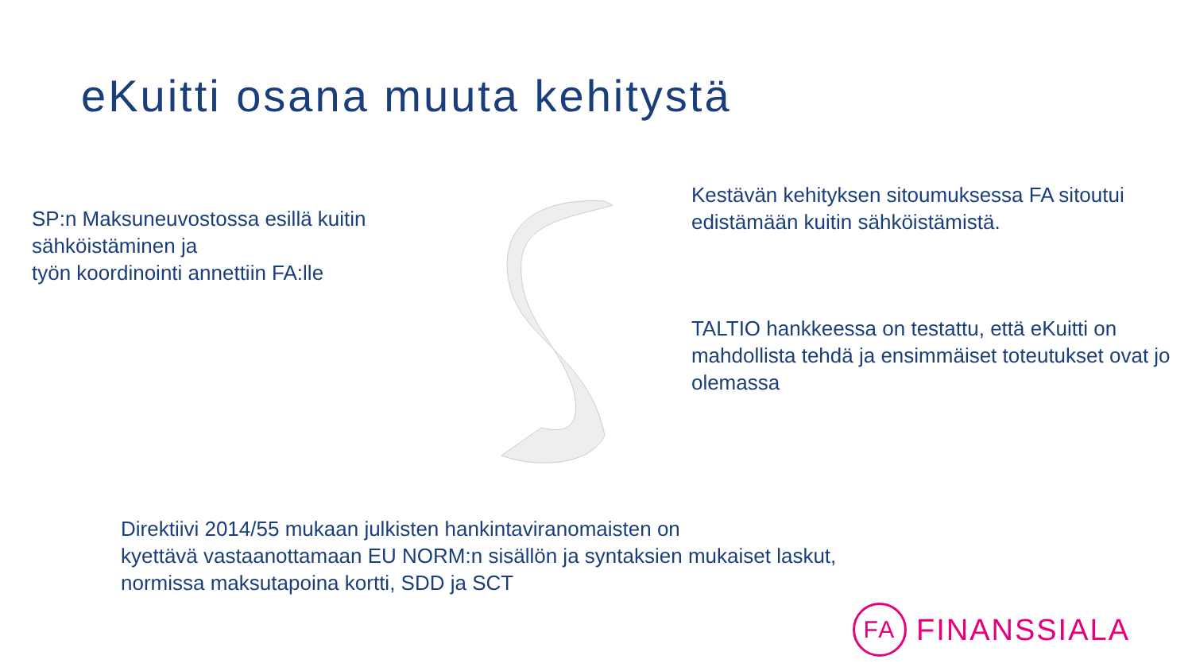eKuitti osana muuta kehitystä
SP:n Maksuneuvostossa esillä kuitin sähköistäminen ja
työn koordinointi annettiin FA:lle
Kestävän kehityksen sitoumuksessa FA sitoutui edistämään kuitin sähköistämistä.
TALTIO hankkeessa on testattu, että eKuitti on mahdollista tehdä ja ensimmäiset toteutukset ovat jo olemassa
Direktiivi 2014/55 mukaan julkisten hankintaviranomaisten on
kyettävä vastaanottamaan EU NORM:n sisällön ja syntaksien mukaiset laskut,
normissa maksutapoina kortti, SDD ja SCT
FA
FINANSSIALA